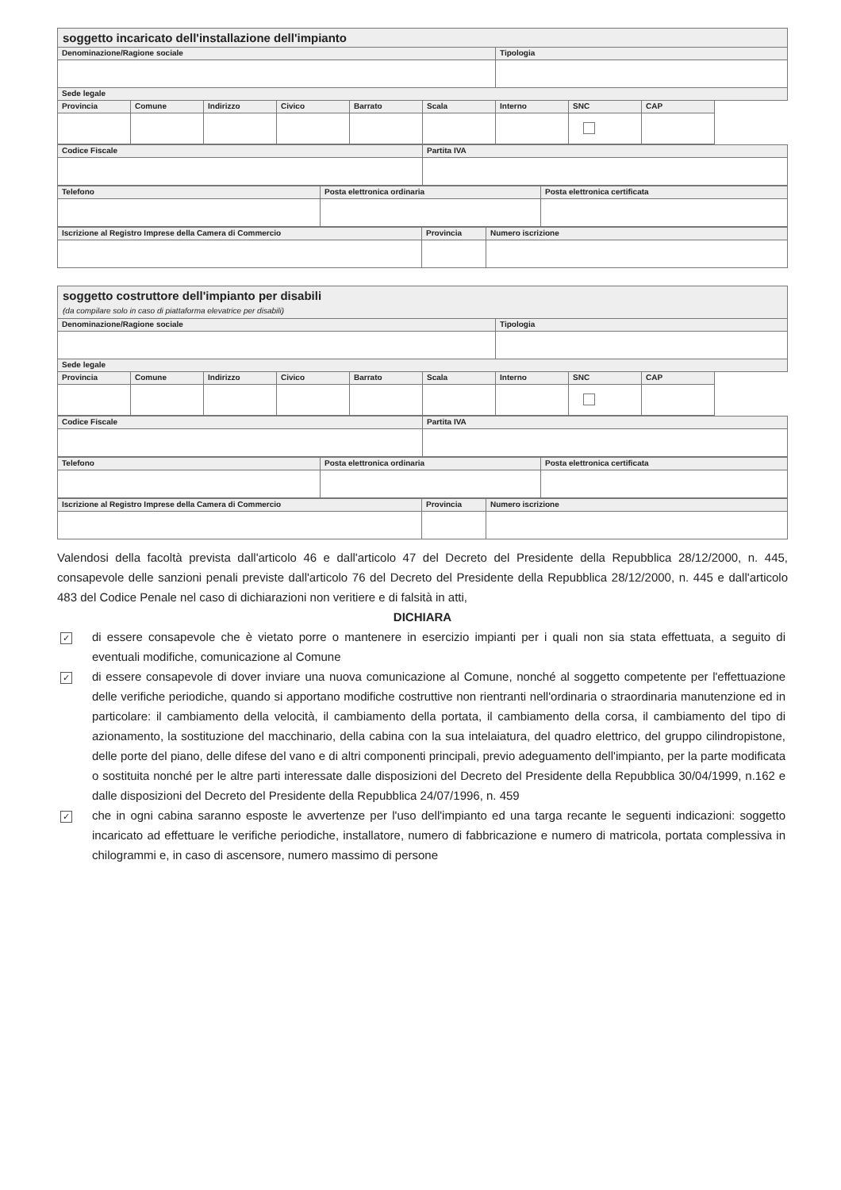| soggetto incaricato dell'installazione dell'impianto | | | | | | | | |
| Denominazione/Ragione sociale | | | | | | Tipologia | | |
| Sede legale | | | | | | | | |
| Provincia | Comune | Indirizzo | Civico | Barrato | Scala | Interno | SNC | CAP |
| Codice Fiscale | Partita IVA |
| --- | --- |
| Telefono | Posta elettronica ordinaria | Posta elettronica certificata |
| --- | --- | --- |
| Iscrizione al Registro Imprese della Camera di Commercio | Provincia | Numero iscrizione |
| --- | --- | --- |
| soggetto costruttore dell'impianto per disabili (da compilare solo in caso di piattaforma elevatrice per disabili) | | | | | | | | |
| Denominazione/Ragione sociale | | | | | | Tipologia | | |
| Sede legale | | | | | | | | |
| Provincia | Comune | Indirizzo | Civico | Barrato | Scala | Interno | SNC | CAP |
| Codice Fiscale | Partita IVA |
| --- | --- |
| Telefono | Posta elettronica ordinaria | Posta elettronica certificata |
| --- | --- | --- |
| Iscrizione al Registro Imprese della Camera di Commercio | Provincia | Numero iscrizione |
| --- | --- | --- |
Valendosi della facoltà prevista dall'articolo 46 e dall'articolo 47 del Decreto del Presidente della Repubblica 28/12/2000, n. 445, consapevole delle sanzioni penali previste dall'articolo 76 del Decreto del Presidente della Repubblica 28/12/2000, n. 445 e dall'articolo 483 del Codice Penale nel caso di dichiarazioni non veritiere e di falsità in atti,
DICHIARA
✓
di essere consapevole che è vietato porre o mantenere in esercizio impianti per i quali non sia stata effettuata, a seguito di eventuali modifiche, comunicazione al Comune
✓
di essere consapevole di dover inviare una nuova comunicazione al Comune, nonché al soggetto competente per l'effettuazione delle verifiche periodiche, quando si apportano modifiche costruttive non rientranti nell'ordinaria o straordinaria manutenzione ed in particolare: il cambiamento della velocità, il cambiamento della portata, il cambiamento della corsa, il cambiamento del tipo di azionamento, la sostituzione del macchinario, della cabina con la sua intelaiatura, del quadro elettrico, del gruppo cilindropistone, delle porte del piano, delle difese del vano e di altri componenti principali, previo adeguamento dell'impianto, per la parte modificata o sostituita nonché per le altre parti interessate dalle disposizioni del Decreto del Presidente della Repubblica 30/04/1999, n.162 e dalle disposizioni del Decreto del Presidente della Repubblica 24/07/1996, n. 459
✓
che in ogni cabina saranno esposte le avvertenze per l'uso dell'impianto ed una targa recante le seguenti indicazioni: soggetto incaricato ad effettuare le verifiche periodiche, installatore, numero di fabbricazione e numero di matricola, portata complessiva in chilogrammi e, in caso di ascensore, numero massimo di persone